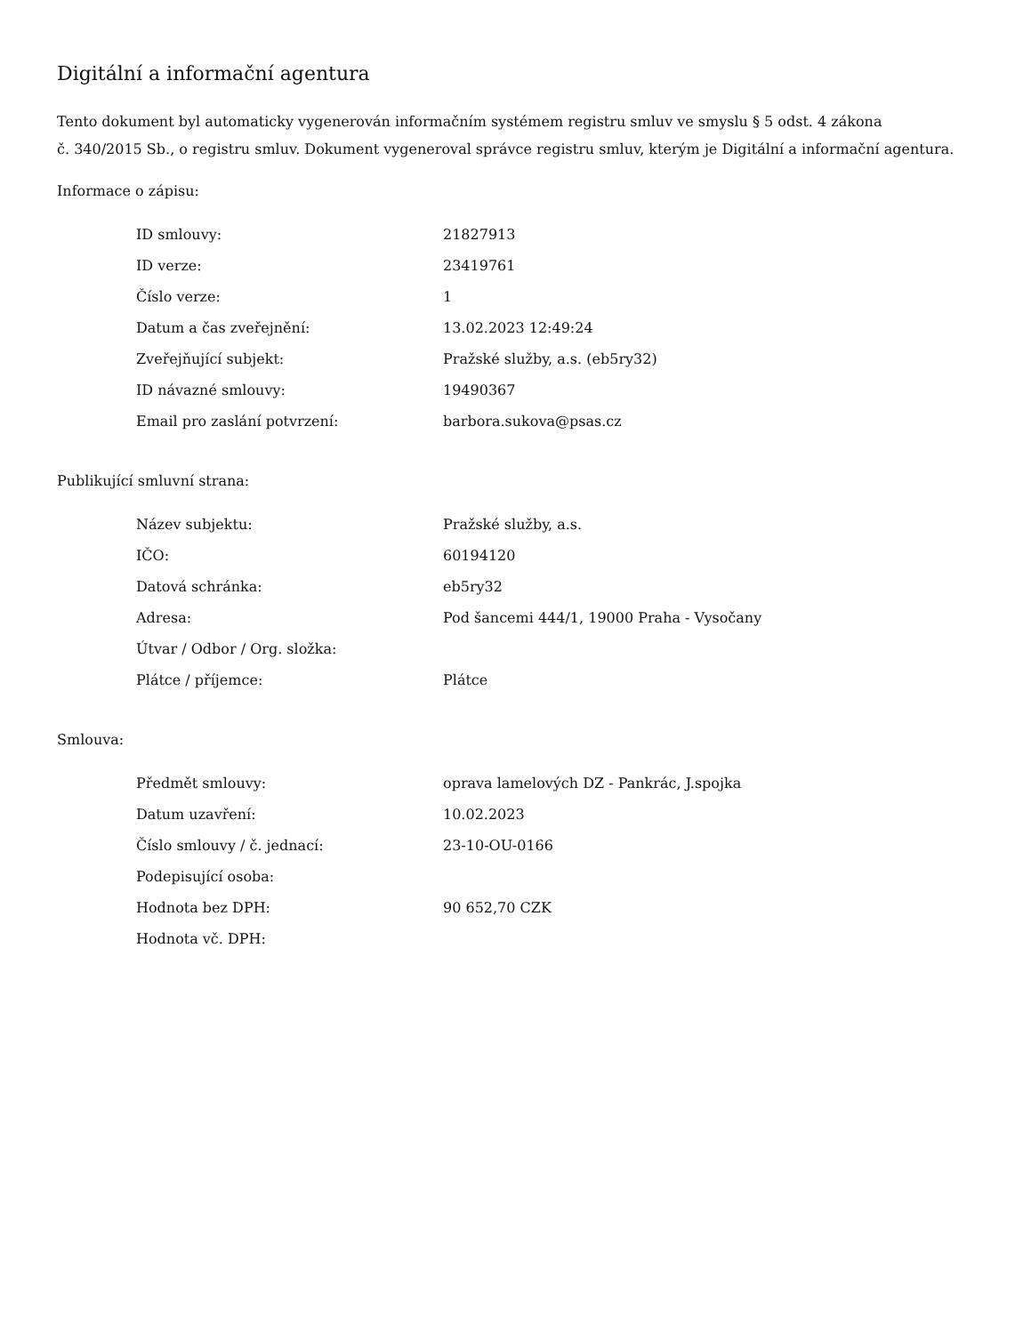Digitální a informační agentura
Tento dokument byl automaticky vygenerován informačním systémem registru smluv ve smyslu § 5 odst. 4 zákona
č. 340/2015 Sb., o registru smluv. Dokument vygeneroval správce registru smluv, kterým je Digitální a informační agentura.
Informace o zápisu:
| ID smlouvy: | 21827913 |
| ID verze: | 23419761 |
| Číslo verze: | 1 |
| Datum a čas zveřejnění: | 13.02.2023 12:49:24 |
| Zveřejňující subjekt: | Pražské služby, a.s. (eb5ry32) |
| ID návazné smlouvy: | 19490367 |
| Email pro zaslání potvrzení: | barbora.sukova@psas.cz |
Publikující smluvní strana:
| Název subjektu: | Pražské služby, a.s. |
| IČO: | 60194120 |
| Datová schránka: | eb5ry32 |
| Adresa: | Pod šancemi 444/1, 19000 Praha - Vysočany |
| Útvar / Odbor / Org. složka: | |
| Plátce / příjemce: | Plátce |
Smlouva:
| Předmět smlouvy: | oprava lamelových DZ - Pankrác, J.spojka |
| Datum uzavření: | 10.02.2023 |
| Číslo smlouvy / č. jednací: | 23-10-OU-0166 |
| Podepisující osoba: | |
| Hodnota bez DPH: | 90 652,70 CZK |
| Hodnota vč. DPH: | |